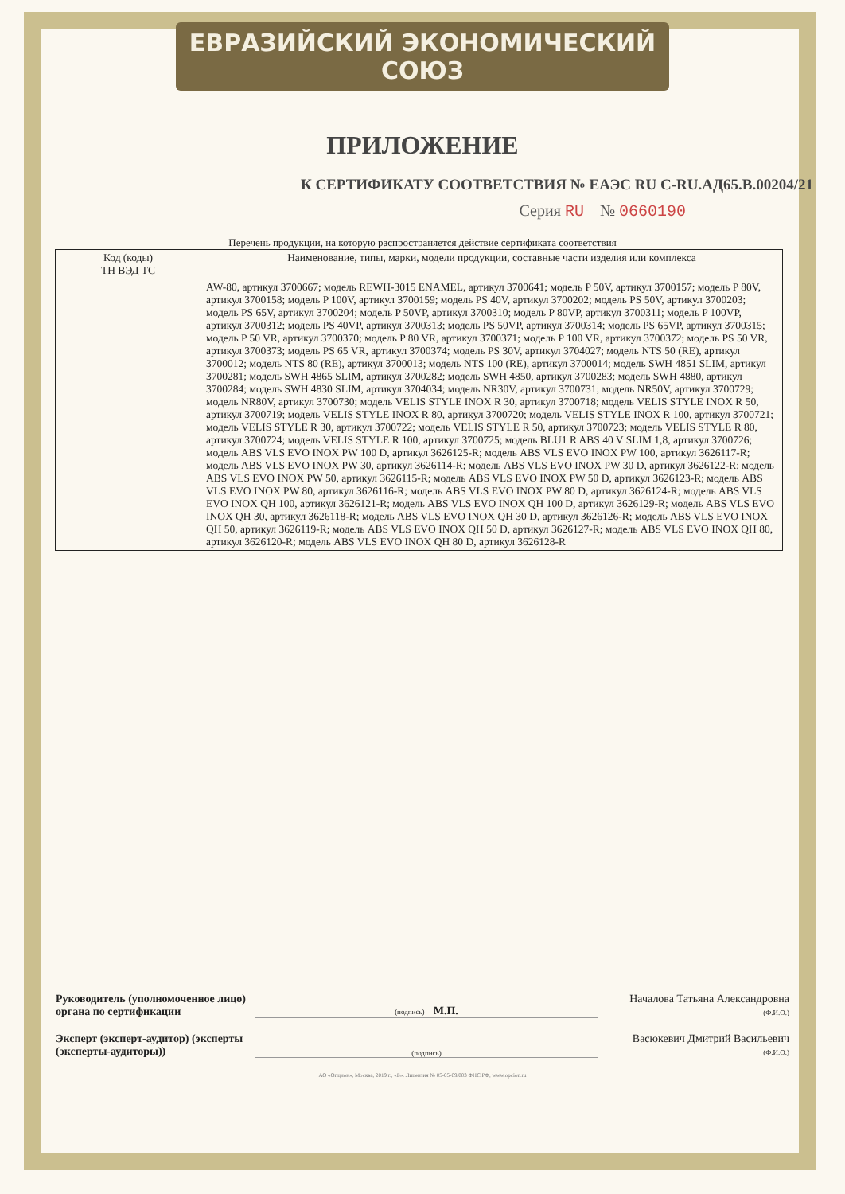ЕВРАЗИЙСКИЙ ЭКОНОМИЧЕСКИЙ СОЮЗ
ПРИЛОЖЕНИЕ
К СЕРТИФИКАТУ СООТВЕТСТВИЯ № ЕАЭС RU C-RU.АД65.В.00204/21
Серия RU № 0660190
Перечень продукции, на которую распространяется действие сертификата соответствия
| Код (коды) ТН ВЭД ТС | Наименование, типы, марки, модели продукции, составные части изделия или комплекса |
| --- | --- |
| | AW-80, артикул 3700667; модель REWH-3015 ENAMEL, артикул 3700641; модель P 50V, артикул 3700157; модель P 80V, артикул 3700158; модель P 100V, артикул 3700159; модель PS 40V, артикул 3700202; модель PS 50V, артикул 3700203; модель PS 65V, артикул 3700204; модель P 50VP, артикул 3700310; модель P 80VP, артикул 3700311; модель P 100VP, артикул 3700312; модель PS 40VP, артикул 3700313; модель PS 50VP, артикул 3700314; модель PS 65VP, артикул 3700315; модель P 50 VR, артикул 3700370; модель P 80 VR, артикул 3700371; модель P 100 VR, артикул 3700372; модель PS 50 VR, артикул 3700373; модель PS 65 VR, артикул 3700374; модель PS 30V, артикул 3704027; модель NTS 50 (RE), артикул 3700012; модель NTS 80 (RE), артикул 3700013; модель NTS 100 (RE), артикул 3700014; модель SWH 4851 SLIM, артикул 3700281; модель SWH 4865 SLIM, артикул 3700282; модель SWH 4850, артикул 3700283; модель SWH 4880, артикул 3700284; модель SWH 4830 SLIM, артикул 3704034; модель NR30V, артикул 3700731; модель NR50V, артикул 3700729; модель NR80V, артикул 3700730; модель VELIS STYLE INOX R 30, артикул 3700718; модель VELIS STYLE INOX R 50, артикул 3700719; модель VELIS STYLE INOX R 80, артикул 3700720; модель VELIS STYLE INOX R 100, артикул 3700721; модель VELIS STYLE R 30, артикул 3700722; модель VELIS STYLE R 50, артикул 3700723; модель VELIS STYLE R 80, артикул 3700724; модель VELIS STYLE R 100, артикул 3700725; модель BLU1 R ABS 40 V SLIM 1,8, артикул 3700726; модель ABS VLS EVO INOX PW 100 D, артикул 3626125-R; модель ABS VLS EVO INOX PW 100, артикул 3626117-R; модель ABS VLS EVO INOX PW 30, артикул 3626114-R; модель ABS VLS EVO INOX PW 30 D, артикул 3626122-R; модель ABS VLS EVO INOX PW 50, артикул 3626115-R; модель ABS VLS EVO INOX PW 50 D, артикул 3626123-R; модель ABS VLS EVO INOX PW 80, артикул 3626116-R; модель ABS VLS EVO INOX PW 80 D, артикул 3626124-R; модель ABS VLS EVO INOX QH 100, артикул 3626121-R; модель ABS VLS EVO INOX QH 100 D, артикул 3626129-R; модель ABS VLS EVO INOX QH 30, артикул 3626118-R; модель ABS VLS EVO INOX QH 30 D, артикул 3626126-R; модель ABS VLS EVO INOX QH 50, артикул 3626119-R; модель ABS VLS EVO INOX QH 50 D, артикул 3626127-R; модель ABS VLS EVO INOX QH 80, артикул 3626120-R; модель ABS VLS EVO INOX QH 80 D, артикул 3626128-R |
Руководитель (уполномоченное лицо) органа по сертификации
(подпись) М.П.
Началова Татьяна Александровна
(Ф.И.О.)
Эксперт (эксперт-аудитор) (эксперты (эксперты-аудиторы))
(подпись)
Васюкевич Дмитрий Васильевич
(Ф.И.О.)
АО «Опцион», Москва, 2019 г., «Б». Лицензия № 05-05-09/003 ФНС РФ, www.opcion.ru